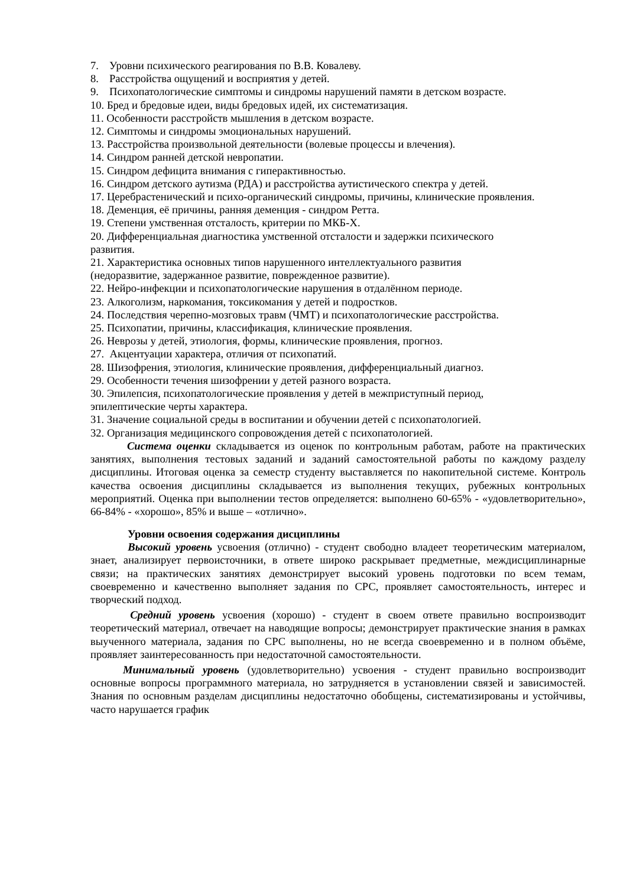7. Уровни психического реагирования по В.В. Ковалеву.
8. Расстройства ощущений и восприятия у детей.
9. Психопатологические симптомы и синдромы нарушений памяти в детском возрасте.
10. Бред и бредовые идеи, виды бредовых идей, их систематизация.
11. Особенности расстройств мышления в детском возрасте.
12. Симптомы и синдромы эмоциональных нарушений.
13. Расстройства произвольной деятельности (волевые процессы и влечения).
14. Синдром ранней детской невропатии.
15. Синдром дефицита внимания с гиперактивностью.
16. Синдром детского аутизма (РДА) и расстройства аутистического спектра у детей.
17. Церебрастенический и психо-органический синдромы, причины, клинические проявления.
18. Деменция, её причины, ранняя деменция - синдром Ретта.
19. Степени умственная отсталость, критерии по МКБ-X.
20. Дифференциальная диагностика умственной отсталости и задержки психического
развития.
21. Характеристика основных типов нарушенного интеллектуального развития
(недоразвитие, задержанное развитие, поврежденное развитие).
22. Нейро-инфекции и психопатологические нарушения в отдалённом периоде.
23. Алкоголизм, наркомания, токсикомания у детей и подростков.
24. Последствия черепно-мозговых травм (ЧМТ) и психопатологические расстройства.
25. Психопатии, причины, классификация, клинические проявления.
26. Неврозы у детей, этиология, формы, клинические проявления, прогноз.
27. Акцентуации характера, отличия от психопатий.
28. Шизофрения, этиология, клинические проявления, дифференциальный диагноз.
29. Особенности течения шизофрении у детей разного возраста.
30. Эпилепсия, психопатологические проявления у детей в межприступный период,
эпилептические черты характера.
31. Значение социальной среды в воспитании и обучении детей с психопатологией.
32. Организация медицинского сопровождения детей с психопатологией.
Система оценки складывается из оценок по контрольным работам, работе на практических занятиях, выполнения тестовых заданий и заданий самостоятельной работы по каждому разделу дисциплины. Итоговая оценка за семестр студенту выставляется по накопительной системе. Контроль качества освоения дисциплины складывается из выполнения текущих, рубежных контрольных мероприятий. Оценка при выполнении тестов определяется: выполнено 60-65% - «удовлетворительно», 66-84% - «хорошо», 85% и выше – «отлично».
Уровни освоения содержания дисциплины
Высокий уровень усвоения (отлично) - студент свободно владеет теоретическим материалом, знает, анализирует первоисточники, в ответе широко раскрывает предметные, междисциплинарные связи; на практических занятиях демонстрирует высокий уровень подготовки по всем темам, своевременно и качественно выполняет задания по СРС, проявляет самостоятельность, интерес и творческий подход.
Средний уровень усвоения (хорошо) - студент в своем ответе правильно воспроизводит теоретический материал, отвечает на наводящие вопросы; демонстрирует практические знания в рамках выученного материала, задания по СРС выполнены, но не всегда своевременно и в полном объёме, проявляет заинтересованность при недостаточной самостоятельности.
Минимальный уровень (удовлетворительно) усвоения - студент правильно воспроизводит основные вопросы программного материала, но затрудняется в установлении связей и зависимостей. Знания по основным разделам дисциплины недостаточно обобщены, систематизированы и устойчивы, часто нарушается график